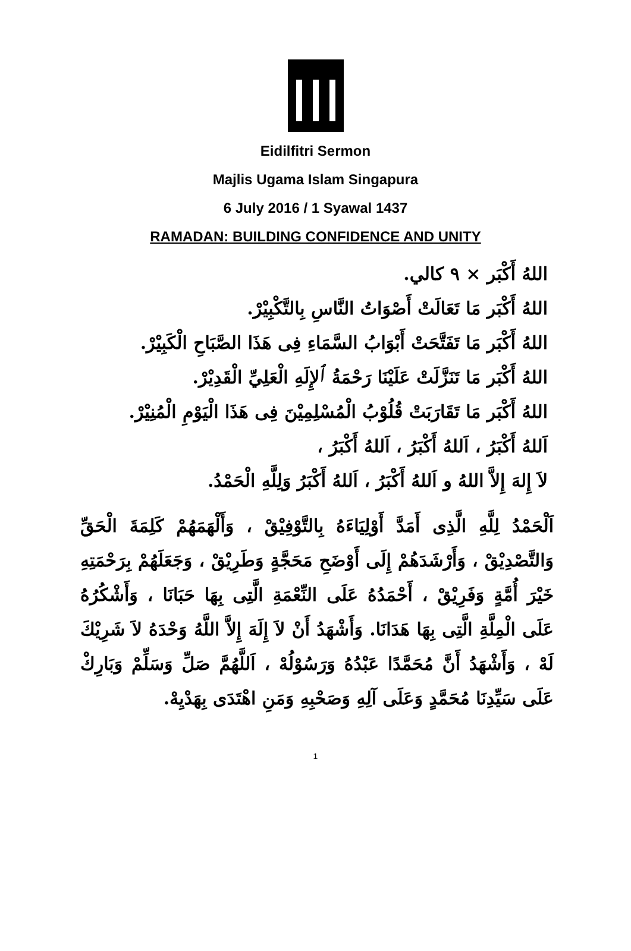Eidilfitri Sermon
Majlis Ugama Islam Singapura
6 July 2016 / 1 Syawal 1437
RAMADAN: BUILDING CONFIDENCE AND UNITY
اللهُ أَكْبَر × ٩ كالي.
اللهُ أَكْبَر مَا تَعَالَتْ أَصْوَاتُ النَّاسِ بِالتَّكْبِيْرْ.
اللهُ أَكْبَر مَا تَفَتَّحَتْ أَبْوَابُ السَّمَاءِ فِى هَذَا الصَّبَاحِ الْكَبِيْرْ.
اللهُ أَكْبَر مَا تَنَزَّلَتْ عَلَيْنَا رَحْمَةُ ٱلإِلَهِ الْعَلِيِّ الْقَدِيْرْ.
اللهُ أَكْبَر مَا تَقَارَبَتْ قُلُوْبُ الْمُسْلِمِيْنَ فِى هَذَا الْيَوْمِ الْمُنِيْرْ.
اَللهُ أَكْبَرُ ، اَللهُ أَكْبَرُ ، اَللهُ أَكْبَرُ ،
لاَ إِلهَ إِلاَّ اللهُ و اَللهُ أَكْبَرُ ، اَللهُ أَكْبَرُ وَلِلَّهِ الْحَمْدُ.
اَلْحَمْدُ لِلَّهِ الَّذِى أَمَدَّ أَوْلِيَاءَهُ بِالتَّوْفِيْقْ ، وَأَلْهَمَهُمْ كَلِمَةَ الْحَقِّ وَالتَّصْدِيْقْ ، وَأَرْشَدَهُمْ إِلَى أَوْضَحِ مَحَجَّةٍ وَطَرِيْقْ ، وَجَعَلَهُمْ بِرَحْمَتِهِ خَيْرَ أُمَّةٍ وَفَرِيْقْ ، أَحْمَدُهُ عَلَى النِّعْمَةِ الَّتِى بِهَا حَبَانَا ، وَأَشْكُرُهُ عَلَى الْمِلَّةِ الَّتِى بِهَا هَدَانَا. وَأَشْهَدُ أَنْ لاَ إِلَهَ إِلاَّ اللَّهُ وَحْدَهُ لاَ شَرِيْكَ لَهْ ، وَأَشْهَدُ أَنَّ مُحَمَّدًا عَبْدُهُ وَرَسُوْلُهْ ، اَللَّهُمَّ صَلِّ وَسَلِّمْ وَبَارِكْ عَلَى سَيِّدِنَا مُحَمَّدٍ وَعَلَى آلِهِ وَصَحْبِهِ وَمَنِ اهْتَدَى بِهَدْيِهْ.
1